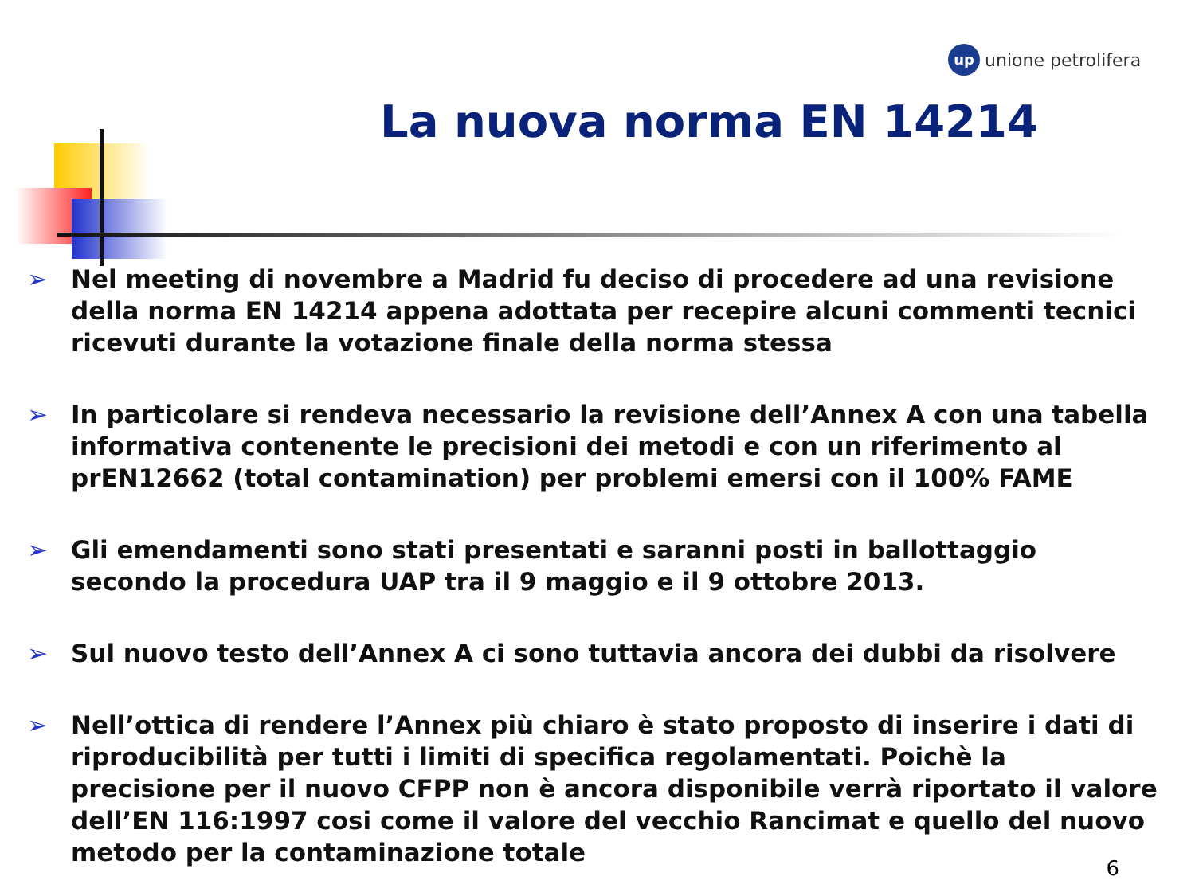up
unione petrolifera
La nuova norma EN 14214
➢ Nel meeting di novembre a Madrid fu deciso di procedere ad una revisione della norma EN 14214 appena adottata per recepire alcuni commenti tecnici ricevuti durante la votazione finale della norma stessa
➢ In particolare si rendeva necessario la revisione dell’Annex A con una tabella informativa contenente le precisioni dei metodi e con un riferimento al prEN12662 (total contamination) per problemi emersi con il 100% FAME
➢ Gli emendamenti sono stati presentati e saranni posti in ballottaggio secondo la procedura UAP tra il 9 maggio e il 9 ottobre 2013.
➢ Sul nuovo testo dell’Annex A ci sono tuttavia ancora dei dubbi da risolvere
➢ Nell’ottica di rendere l’Annex più chiaro è stato proposto di inserire i dati di riproducibilità per tutti i limiti di specifica regolamentati. Poichè la precisione per il nuovo CFPP non è ancora disponibile verrà riportato il valore dell’EN 116:1997 cosi come il valore del vecchio Rancimat e quello del nuovo metodo per la contaminazione totale
6